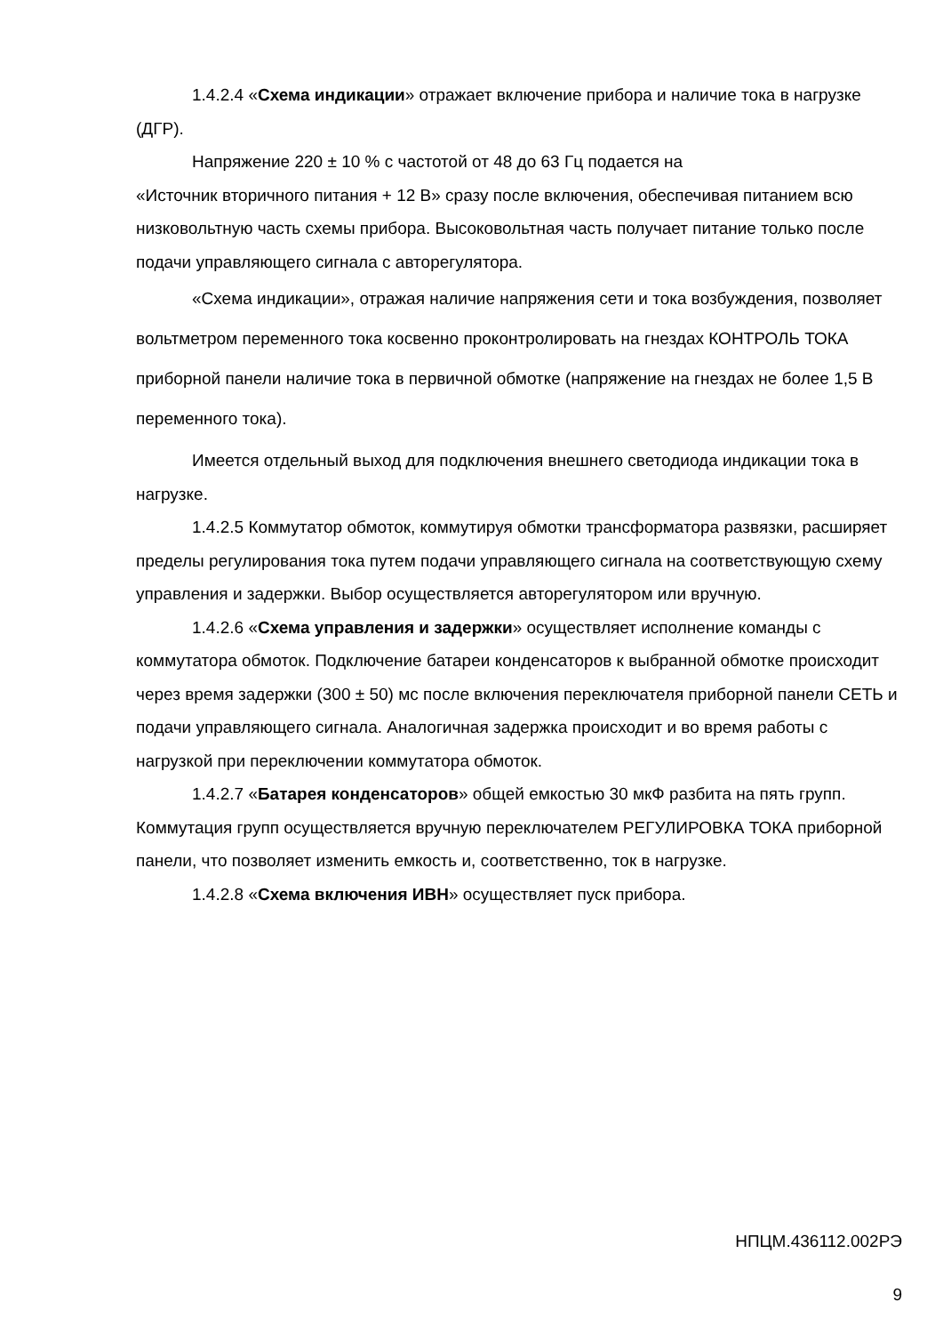1.4.2.4 «Схема индикации» отражает включение прибора и наличие тока в нагрузке (ДГР).
Напряжение 220 ± 10 % с частотой от 48 до 63 Гц подается на
«Источник вторичного питания + 12 В» сразу после включения, обеспечивая питанием всю низковольтную часть схемы прибора. Высоковольтная часть получает питание только после подачи управляющего сигнала с авторегулятора.
«Схема индикации», отражая наличие напряжения сети и тока возбуждения, позволяет вольтметром переменного тока косвенно проконтролировать на гнездах КОНТРОЛЬ ТОКА приборной панели наличие тока в первичной обмотке (напряжение на гнездах не более 1,5 В переменного тока).
Имеется отдельный выход для подключения внешнего светодиода индикации тока в нагрузке.
1.4.2.5 Коммутатор обмоток, коммутируя обмотки трансформатора развязки, расширяет пределы регулирования тока путем подачи управляющего сигнала на соответствующую схему управления и задержки. Выбор осуществляется авторегулятором или вручную.
1.4.2.6 «Схема управления и задержки» осуществляет исполнение команды с коммутатора обмоток. Подключение батареи конденсаторов к выбранной обмотке происходит через время задержки (300 ± 50) мс после включения переключателя приборной панели СЕТЬ и подачи управляющего сигнала. Аналогичная задержка происходит и во время работы с нагрузкой при переключении коммутатора обмоток.
1.4.2.7 «Батарея конденсаторов» общей емкостью 30 мкФ разбита на пять групп. Коммутация групп осуществляется вручную переключателем РЕГУЛИРОВКА ТОКА приборной панели, что позволяет изменить емкость и, соответственно, ток в нагрузке.
1.4.2.8 «Схема включения ИВН» осуществляет пуск прибора.
НПЦМ.436112.002РЭ
9